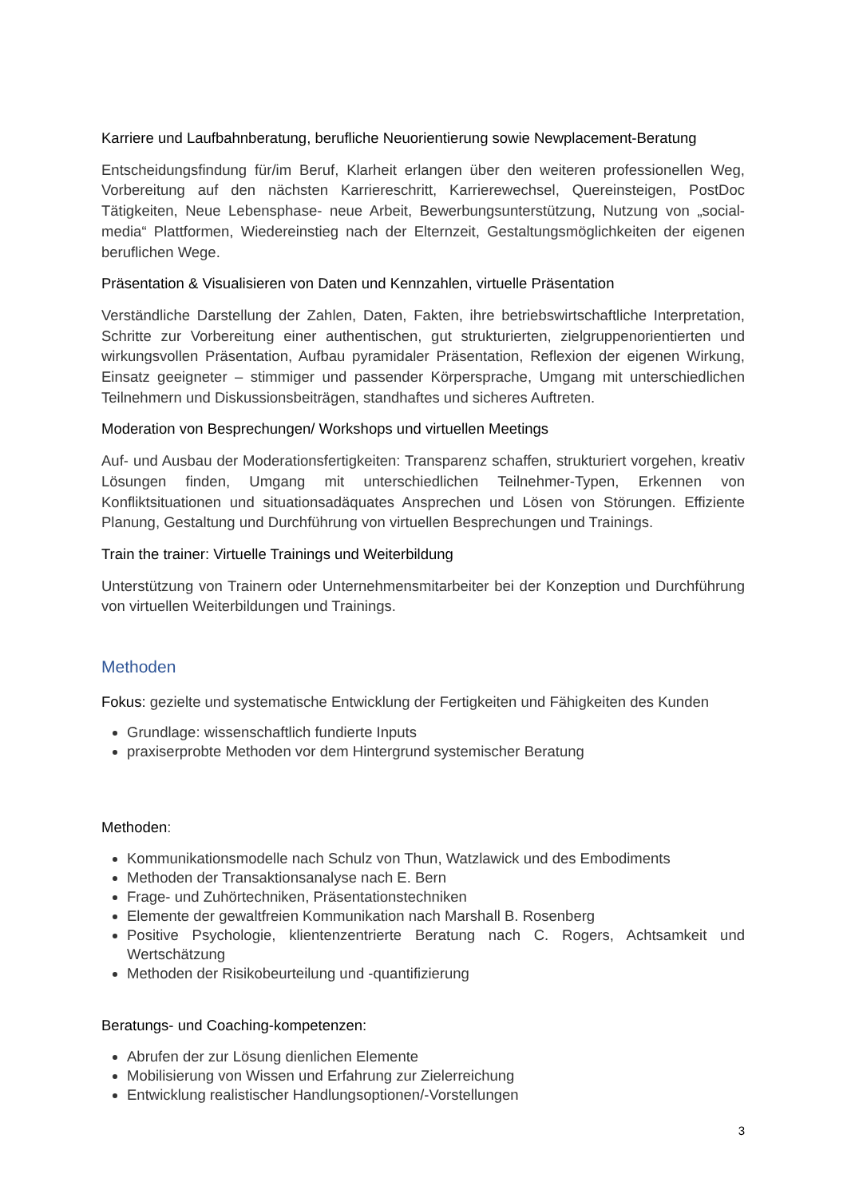Karriere und Laufbahnberatung, berufliche Neuorientierung sowie Newplacement-Beratung
Entscheidungsfindung für/im Beruf, Klarheit erlangen über den weiteren professionellen Weg, Vorbereitung auf den nächsten Karriereschritt, Karrierewechsel, Quereinsteigen, PostDoc Tätigkeiten, Neue Lebensphase- neue Arbeit, Bewerbungsunterstützung, Nutzung von „social-media“ Plattformen, Wiedereinstieg nach der Elternzeit, Gestaltungsmöglichkeiten der eigenen beruflichen Wege.
Präsentation & Visualisieren von Daten und Kennzahlen, virtuelle Präsentation
Verständliche Darstellung der Zahlen, Daten, Fakten, ihre betriebswirtschaftliche Interpretation, Schritte zur Vorbereitung einer authentischen, gut strukturierten, zielgruppenorientierten und wirkungsvollen Präsentation, Aufbau pyramidaler Präsentation, Reflexion der eigenen Wirkung, Einsatz geeigneter – stimmiger und passender Körpersprache, Umgang mit unterschiedlichen Teilnehmern und Diskussionsbeiträgen, standhaftes und sicheres Auftreten.
Moderation von Besprechungen/ Workshops und virtuellen Meetings
Auf- und Ausbau der Moderationsfertigkeiten: Transparenz schaffen, strukturiert vorgehen, kreativ Lösungen finden, Umgang mit unterschiedlichen Teilnehmer-Typen, Erkennen von Konfliktsituationen und situationsadäquates Ansprechen und Lösen von Störungen. Effiziente Planung, Gestaltung und Durchführung von virtuellen Besprechungen und Trainings.
Train the trainer: Virtuelle Trainings und Weiterbildung
Unterstützung von Trainern oder Unternehmensmitarbeiter bei der Konzeption und Durchführung von virtuellen Weiterbildungen und Trainings.
Methoden
Fokus: gezielte und systematische Entwicklung der Fertigkeiten und Fähigkeiten des Kunden
Grundlage: wissenschaftlich fundierte Inputs
praxiserprobte Methoden vor dem Hintergrund systemischer Beratung
Methoden:
Kommunikationsmodelle nach Schulz von Thun, Watzlawick und des Embodiments
Methoden der Transaktionsanalyse nach E. Bern
Frage- und Zuhörtechniken, Präsentationstechniken
Elemente der gewaltfreien Kommunikation nach Marshall B. Rosenberg
Positive Psychologie, klientenzentrierte Beratung nach C. Rogers, Achtsamkeit und Wertschätzung
Methoden der Risikobeurteilung und -quantifizierung
Beratungs- und Coaching-kompetenzen:
Abrufen der zur Lösung dienlichen Elemente
Mobilisierung von Wissen und Erfahrung zur Zielerreichung
Entwicklung realistischer Handlungsoptionen/-Vorstellungen
3